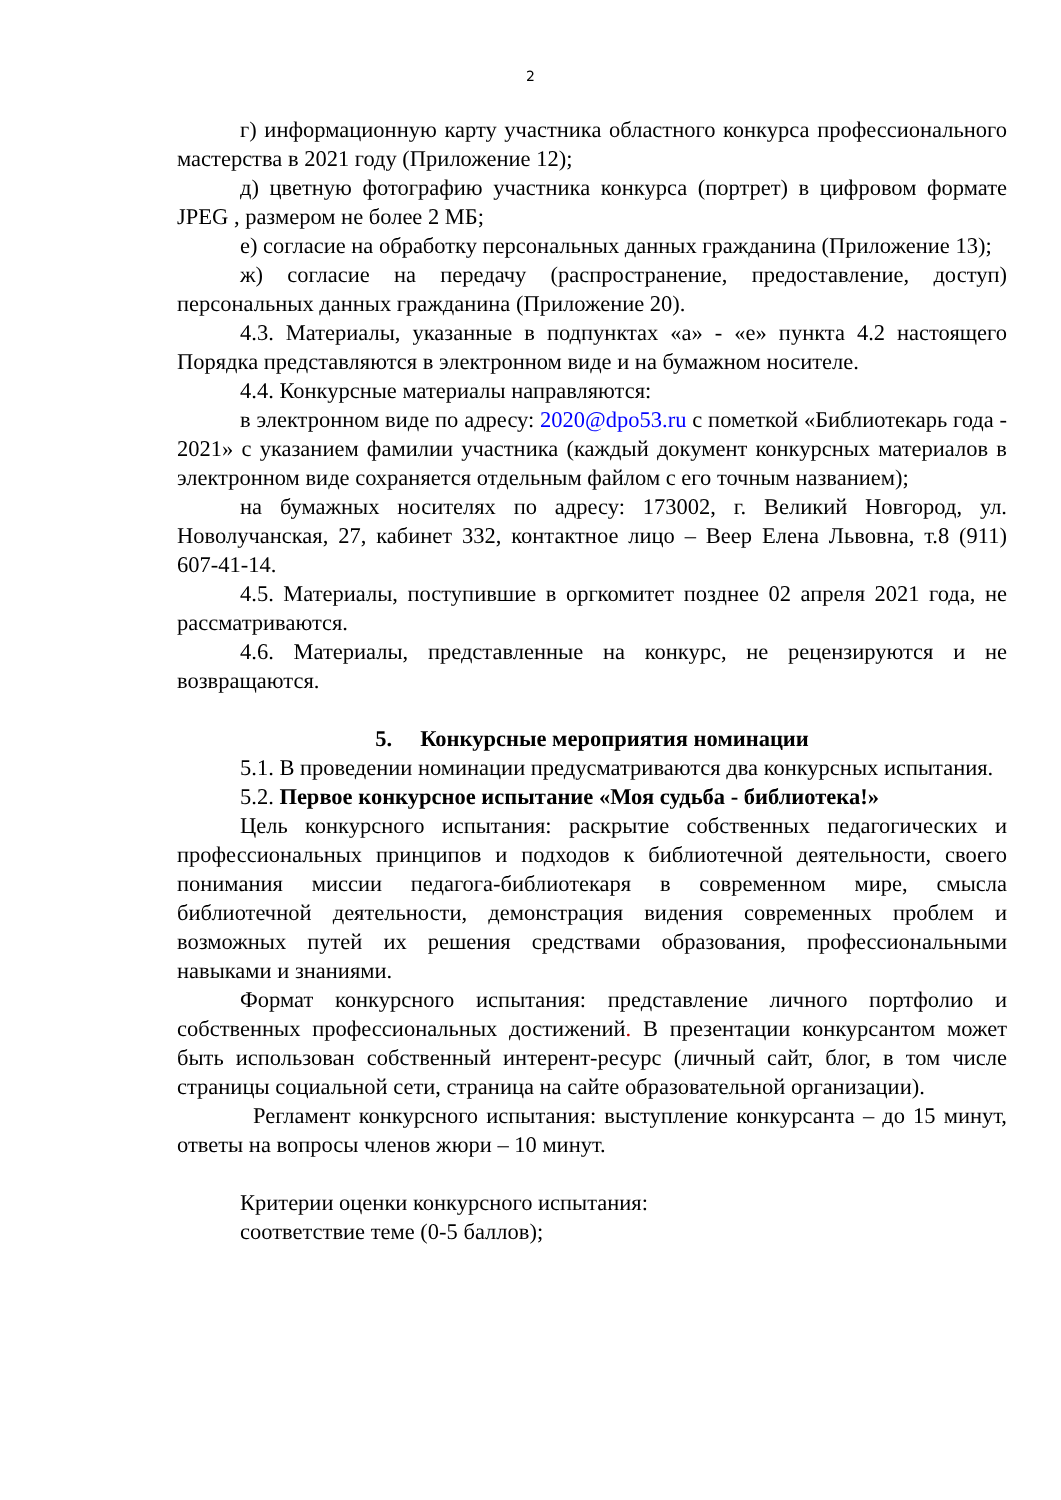2
г) информационную карту участника областного конкурса профессионального мастерства в 2021 году (Приложение 12);
д) цветную фотографию участника конкурса (портрет) в цифровом формате JPEG , размером не более 2 МБ;
е) согласие на обработку персональных данных гражданина (Приложение 13);
ж) согласие на передачу (распространение, предоставление, доступ) персональных данных гражданина (Приложение 20).
4.3. Материалы, указанные в подпунктах «а» - «е» пункта 4.2 настоящего Порядка представляются в электронном виде и на бумажном носителе.
4.4. Конкурсные материалы направляются:
в электронном виде по адресу: 2020@dpo53.ru с пометкой «Библиотекарь года - 2021» с указанием фамилии участника (каждый документ конкурсных материалов в электронном виде сохраняется отдельным файлом с его точным названием);
на бумажных носителях по адресу: 173002, г. Великий Новгород, ул. Новолучанская, 27, кабинет 332, контактное лицо – Веер Елена Львовна, т.8 (911) 607-41-14.
4.5. Материалы, поступившие в оргкомитет позднее 02 апреля 2021 года, не рассматриваются.
4.6. Материалы, представленные на конкурс, не рецензируются и не возвращаются.
5. Конкурсные мероприятия номинации
5.1. В проведении номинации предусматриваются два конкурсных испытания.
5.2. Первое конкурсное испытание «Моя судьба - библиотека!»
Цель конкурсного испытания: раскрытие собственных педагогических и профессиональных принципов и подходов к библиотечной деятельности, своего понимания миссии педагога-библиотекаря в современном мире, смысла библиотечной деятельности, демонстрация видения современных проблем и возможных путей их решения средствами образования, профессиональными навыками и знаниями.
Формат конкурсного испытания: представление личного портфолио и собственных профессиональных достижений. В презентации конкурсантом может быть использован собственный интерент-ресурс (личный сайт, блог, в том числе страницы социальной сети, страница на сайте образовательной организации).
Регламент конкурсного испытания: выступление конкурсанта – до 15 минут, ответы на вопросы членов жюри – 10 минут.
Критерии оценки конкурсного испытания:
соответствие теме (0-5 баллов);